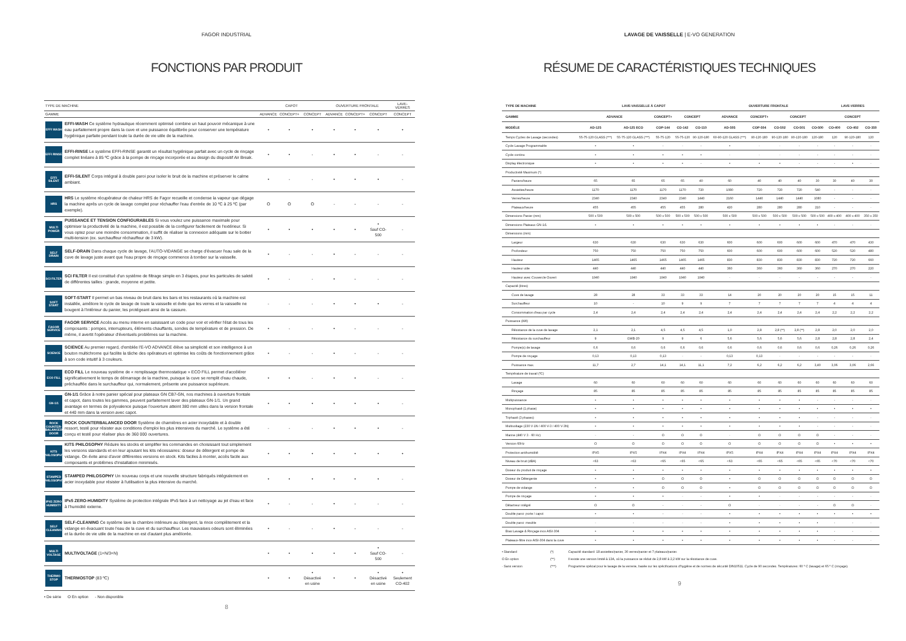FAGOR INDUSTRIAL
FONCTIONS PAR PRODUIT
| TYPE DE MACHINE | | CAPOT | | | OUVERTURE FRONTALE | | | LAVE-VERRES |
| --- | --- | --- | --- | --- | --- | --- | --- | --- |
| GAMME | | ADVANCE | CONCEPT+ | CONCEPT | ADVANCE | CONCEPT+ | CONCEPT | CONCEPT |
| EFFI WASH | EFFI-WASH Ce système hydraulique récemment optimisé combine un haut pouvoir mécanique à une eau parfaitement propre dans la cuve et une puissance équilibrée pour conserver une température hygiénique parfaite pendant toute la durée de vie utile de la machine. | • | • | • | • | • | • | • |
| EFFI RINSE | EFFI-RINSE Le système EFFI-RINSE garantit un résultat hygiénique parfait avec un cycle de rinçage complet linéaire à 85 ºC grâce à la pompe de rinçage incorporée et au design du dispositif Air Break. | • | • | - | • | • | - | - |
| EFFI SILENT | EFFI-SILENT Corps intégral à double paroi pour isoler le bruit de la machine et préserver le calme ambiant. | • | - | - | • | • | • | - |
| HRS | HRS Le système récupérateur de chaleur HRS de Fagor recueille et condense la vapeur que dégage la machine après un cycle de lavage complet pour réchauffer l'eau d'entrée de 10 ºC à 25 ºC (par exemple). | O | O | O | - | - | - | - |
| MULTI POWER | PUISSANCE ET TENSION CONFIGURABLES Si vous voulez une puissance maximale pour optimiser la productivité de la machine, il est possible de la configurer facilement de l'extérieur. Si vous optez pour une moindre consommation, il suffit de réaliser la connexion adéquate sur le boitier multi-tension (ex. surchauffeur réchauffeur de 3 kW). | • | • | • | • | • | • Sauf CO-500 | - |
| SELF DRAIN | SELF-DRAIN Dans chaque cycle de lavage, l'AUTO-VIDANGE se charge d'évacuer l'eau sale de la cuve de lavage juste avant que l'eau propre de rinçage commence à tomber sur la vaisselle. | • | - | - | • | - | - | - |
| SCI FILTER | SCI FILTER Il est constitué d'un système de filtrage simple en 3 étapes, pour les particules de saleté de différentes tailles : grande, moyenne et petite. | • | - | - | • | - | - | - |
| SOFT START | SOFT-START Il permet un bas niveau de bruit dans les bars et les restaurants où la machine est installée, améliore le cycle de lavage de toute la vaisselle et évite que les verres et la vaisselle ne bougent à l'intérieur du panier, les protégeant ainsi de la cassure. | - | - | - | • | • | • | - |
| FAGOR SERVICE | FAGOR SERVICE Accès au menu interne en saisissant un code pour voir et vérifier l'état de tous les composants : pompes, interrupteurs, éléments chauffants, sondes de température et de pression. De même, il avertit l'opérateur d'éventuels problèmes sur la machine. | • | - | - | • | - | - | - |
| SCIENCE | SCIENCE Au premier regard, d'emblée l'E-VO ADVANCE élève sa simplicité et son intelligence à un bouton multichrome qui facilite la tâche des opérateurs et optimise les coûts de fonctionnement grâce à son code intuitif à 3 couleurs. | • | - | - | • | - | - | - |
| ECO FILL | ECO FILL Le nouveau système de « remplissage thermostatique » ECO FILL permet d'accélérer significativement le temps de démarrage de la machine, puisque la cuve se remplit d'eau chaude, préchauffée dans le surchauffeur qui, normalement, présente une puissance supérieure. | • | • | - | • | • | - | - |
| GN-1/1 | GN-1/1 Grâce à notre panier spécial pour plateaux GN CB7-GN, nos machines à ouverture frontale et capot, dans toutes les gammes, peuvent parfaitement laver des plateaux GN-1/1. Un grand avantage en termes de polyvalence puisque l'ouverture atteint 380 mm utiles dans la version frontale et 440 mm dans la version avec capot. | • | • | • | • | • | • | - |
| ROCK COUNTER-BALANCED DOOR | ROCK COUNTERBALANCED DOOR Système de charnières en acier inoxydable et à double ressort, testé pour résister aux conditions d'emploi les plus intensives du marché. Le système a été conçu et testé pour réaliser plus de 360 000 ouvertures. | - | - | - | • | • | • | - |
| KITS PHILOSOPHY | KITS PHILOSOPHY Réduire les stocks et simplifier les commandes en choisissant tout simplement les versions standards et en leur ajoutant les kits nécessaires: doseur de détergent et pompe de vidange. On évite ainsi d'avoir différentes versions en stock. Kits faciles à monter, accès facile aux composants et problèmes d'installation minimisés. | • | • | • | • | • | • | • |
| STAMPED PHILOSOPHY | STAMPED PHILOSOPHY Un nouveau corps et une nouvelle structure fabriqués intégralement en acier inoxydable pour résister à l'utilisation la plus intensive du marché. | • | • | • | • | • | • | - |
| IPX5 ZERO HUMIDITY | IPx5 ZERO-HUMIDITY Système de protection intégrale IPx5 face à un nettoyage au jet d'eau et face à l'humidité externe. | • | - | - | • | - | - | - |
| SELF CLEANING | SELF-CLEANING Ce système lave la chambre intérieure au détergent, la rince complètement et la vidange en évacuant toute l'eau de la cuve et du surchauffeur. Les mauvaises odeurs sont éliminées et la durée de vie utile de la machine en est d'autant plus améliorée. | • | - | - | • | - | - | - |
| MULTI VOLTAGE | MULTIVOLTAGE (1+N/3+N) | • | • | • | • | • | • Sauf CO-500 | - |
| THERMO STOP | THERMOSTOP (83 ºC) | • | • | • Désactivé en usine | • | • | • Désactivé en usine | • Seulement CO-402 |
• De série O En option - Non disponible
8
LAVAGE DE VAISSELLE | E-VO GENERATION
RÉSUME DE CARACTÉRISTIQUES TECHNIQUES
| TYPE DE MACHINE | LAVE-VAISSELLE À CAPOT | | | | | OUVERTURE FRONTALE | | | | | LAVE-VERRES | | |
| --- | --- | --- | --- | --- | --- | --- | --- | --- | --- | --- | --- | --- | --- |
| GAMME | ADVANCE | | CONCEPT+ | CONCEPT | | ADVANCE | CONCEPT+ | CONCEPT | | | CONCEPT | | |
| MODÈLE | AD-125 | AD-125 ECO | COP-144 | CO-142 | CO-110 | AD-505 | COP-504 | CO-502 | CO-501 | CO-500 | CO-400 | CO-402 | CO-350 |
| Temps Cycles de Lavage (secondes) | 55-75-120 GLASS (***) | 55-75-120 GLASS (***) | 55-75-120 | 55-75-120 | 90-120-180 | 60-90-120 GLASS (***) | 90-120-180 | 90-120-180 | 90-120-180 | 120-180 | 120 | 90-120-180 | 120 |
| Cycle Lavage Programmable | • | • | - | - | - | • | - | - | - | - | - | - | - |
| Cycle continu | • | • | • | • | • | - | - | - | - | - | - | - | - |
| Display électronique | • | • | • | • | - | • | • | • | - | - | - | • | - |
| Productivité Maximum (*) | | | | | | | | | | | | | |
| Paniers/heure | 65 | 65 | 65 | 65 | 40 | 60 | 40 | 40 | 40 | 30 | 30 | 40 | 30 |
| Assiettes/heure | 1170 | 1170 | 1170 | 1170 | 720 | 1080 | 720 | 720 | 720 | 540 | - | - | - |
| Verres/heure | 2340 | 2340 | 2340 | 2340 | 1440 | 2160 | 1440 | 1440 | 1440 | 1080 | - | - | - |
| Plateaux/heure | 455 | 455 | 455 | 455 | 280 | 420 | 280 | 280 | 280 | 210 | - | - | - |
| Dimensions Panier (mm) | 500 x 500 | 500 x 500 | 500 x 500 | 500 x 500 | 500 x 500 | 500 x 500 | 500 x 500 | 500 x 500 | 500 x 500 | 500 x 500 | 400 x 400 | 400 x 400 | 350 x 350 |
| Dimensions Plateaux GN-1/1 | • | • | • | • | • | • | • | • | • | • | - | - | - |
| Dimensions (mm) | | | | | | | | | | | | | |
| Largeur | 630 | 630 | 630 | 630 | 630 | 600 | 600 | 600 | 600 | 600 | 470 | 470 | 430 |
| Profondeur | 750 | 750 | 750 | 750 | 750 | 600 | 600 | 600 | 600 | 600 | 520 | 520 | 480 |
| Hauteur | 1465 | 1465 | 1465 | 1465 | 1465 | 830 | 830 | 830 | 830 | 830 | 720 | 720 | 660 |
| Hauteur utile | 440 | 440 | 440 | 440 | 440 | 360 | 360 | 360 | 360 | 360 | 270 | 270 | 220 |
| Hauteur avec Couvercle Ouvert | 1940 | 1940 | 1940 | 1940 | 1940 | - | - | - | - | - | - | - | - |
| Capacité (litres) | | | | | | | | | | | | | |
| Cuve de lavage | 28 | 28 | 33 | 33 | 33 | 14 | 20 | 20 | 20 | 20 | 15 | 15 | 11 |
| Surchauffeur | 10 | - | 10 | 9 | 9 | 7 | 7 | 7 | 7 | 7 | 4 | 4 | 4 |
| Consommation d'eau par cycle | 2,4 | 2,4 | 2,4 | 2,4 | 2,4 | 2,4 | 2,4 | 2,4 | 2,4 | 2,4 | 2,2 | 2,2 | 2,2 |
| Puissance (kW) | | | | | | | | | | | | | |
| Résistance de la cuve de lavage | 2,1 | 2,1 | 4,5 | 4,5 | 4,5 | 1,0 | 2,8 | 2,8 (**) | 2,8 (**) | 2,8 | 2,0 | 2,0 | 2,0 |
| Résistance du surchauffeur | 9 | GWB-20 | 9 | 9 | 6 | 5,6 | 5,6 | 5,6 | 5,6 | 2,8 | 2,8 | 2,8 | 2,4 |
| Pompe(s) de lavage | 0,6 | 0,6 | 0,6 | 0,6 | 0,6 | 0,6 | 0,6 | 0,6 | 0,6 | 0,6 | 0,26 | 0,26 | 0,26 |
| Pompe de rinçage | 0,13 | 0,13 | 0,13 | - | - | 0,13 | 0,13 | - | - | - | - | - | - |
| Puissance max. | 11,7 | 2,7 | 14,1 | 14,1 | 11,1 | 7,2 | 6,2 | 6,2 | 6,2 | 3,40 | 3,06 | 3,06 | 2,66 |
| Température de travail (ºC) | | | | | | | | | | | | | |
| Lavage | 60 | 60 | 60 | 60 | 60 | 60 | 60 | 60 | 60 | 60 | 60 | 60 | 60 |
| Rinçage | 85 | 85 | 85 | 85 | 85 | 85 | 85 | 85 | 85 | 85 | 85 | 85 | 85 |
| Multipuissance | • | • | • | • | • | • | • | • | • | - | - | - | - |
| Monophasé (1 phase) | • | • | • | • | • | • | • | • | • | • | • | • | • |
| Triphasé (3 phases) | • | • | • | • | • | • | • | • | • | - | - | - | - |
| Multivoltage (230 V-1N / 400 V-3 / 400 V-3N) | • | • | • | • | • | • | • | • | • | - | - | - | - |
| Marine (440 V 3 - 60 Hz) | - | - | O | O | O | - | O | O | O | O | - | - | - |
| Version 60Hz | O | O | O | O | O | O | O | O | O | O | • | • | • |
| Protection antihumidité | IPX5 | IPX5 | IPX4 | IPX4 | IPX4 | IPX5 | IPX4 | IPX4 | IPX4 | IPX4 | IPX4 | IPX4 | IPX4 |
| Niveau de bruit (dBA) | <63 | <63 | <65 | <65 | <65 | <63 | <65 | <65 | <65 | <65 | <70 | <70 | <70 |
| Doseur du produit de rinçage | • | • | • | • | • | • | • | • | • | • | • | • | • |
| Doseur de Détergente | • | • | O | O | O | • | O | O | O | O | O | O | O |
| Pompe de vidange | • | • | O | O | O | • | O | O | O | O | O | O | O |
| Pompe de rinçage | • | • | • | - | - | • | • | - | - | - | - | - | - |
| Détartreur intégré | O | O | - | - | - | O | - | - | - | - | O | O | - |
| Double paroi- porte / capot | • | • | - | - | - | • | • | • | • | • | • | • | • |
| Double paroi- meuble | - | - | - | - | - | • | • | • | • | • | - | - | - |
| Bras Lavage & Rinçage inox AISI-304 | • | • | • | • | • | • | • | • | • | • | - | - | - |
| Plateaux-filtre inox AISI-304 dans la cuve | • | • | • | • | • | • | • | • | • | • | - | - | - |
• Standard
(*)
Capacité standard: 18 assiettes/panier, 36 verres/panier et 7 plateaux/panier.
O En option
(**)
Il existe une version limité à 13A, où la puissance se réduit de 2,8 kW à 2,2 kW sur la résistance de cuve.
- Sans version
(***)
Programme spécial pour le lavage de la verrerie, basée sur les spécifications d'hygiène et de normes de sécurité DIN10511. Cycle de 90 secondes. Températures: 60 º C (lavage) et 65 º C (rinçage).
9